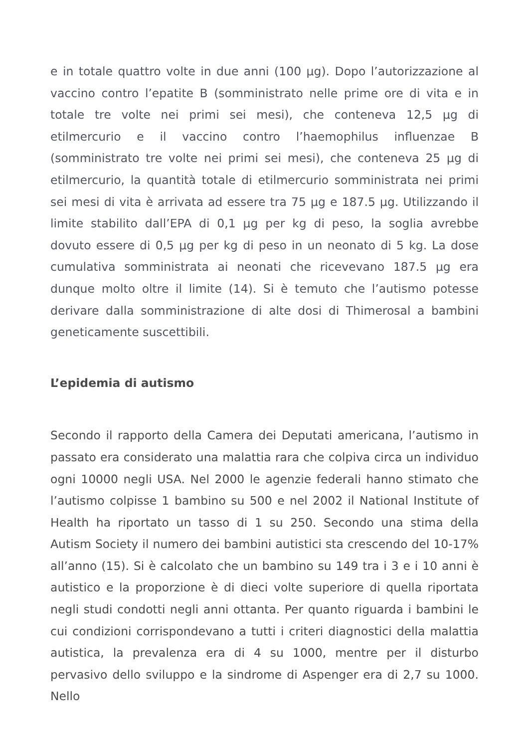e in totale quattro volte in due anni (100 µg). Dopo l’autorizzazione al vaccino contro l’epatite B (somministrato nelle prime ore di vita e in totale tre volte nei primi sei mesi), che conteneva 12,5 µg di etilmercurio e il vaccino contro l’haemophilus influenzae B (somministrato tre volte nei primi sei mesi), che conteneva 25 µg di etilmercurio, la quantità totale di etilmercurio somministrata nei primi sei mesi di vita è arrivata ad essere tra 75 µg e 187.5 µg. Utilizzando il limite stabilito dall’EPA di 0,1 µg per kg di peso, la soglia avrebbe dovuto essere di 0,5 µg per kg di peso in un neonato di 5 kg. La dose cumulativa somministrata ai neonati che ricevevano 187.5 µg era dunque molto oltre il limite (14). Si è temuto che l’autismo potesse derivare dalla somministrazione di alte dosi di Thimerosal a bambini geneticamente suscettibili.
L’epidemia di autismo
Secondo il rapporto della Camera dei Deputati americana, l’autismo in passato era considerato una malattia rara che colpiva circa un individuo ogni 10000 negli USA. Nel 2000 le agenzie federali hanno stimato che l’autismo colpisse 1 bambino su 500 e nel 2002 il National Institute of Health ha riportato un tasso di 1 su 250. Secondo una stima della Autism Society il numero dei bambini autistici sta crescendo del 10-17% all’anno (15). Si è calcolato che un bambino su 149 tra i 3 e i 10 anni è autistico e la proporzione è di dieci volte superiore di quella riportata negli studi condotti negli anni ottanta. Per quanto riguarda i bambini le cui condizioni corrispondevano a tutti i criteri diagnostici della malattia autistica, la prevalenza era di 4 su 1000, mentre per il disturbo pervasivo dello sviluppo e la sindrome di Aspenger era di 2,7 su 1000. Nello